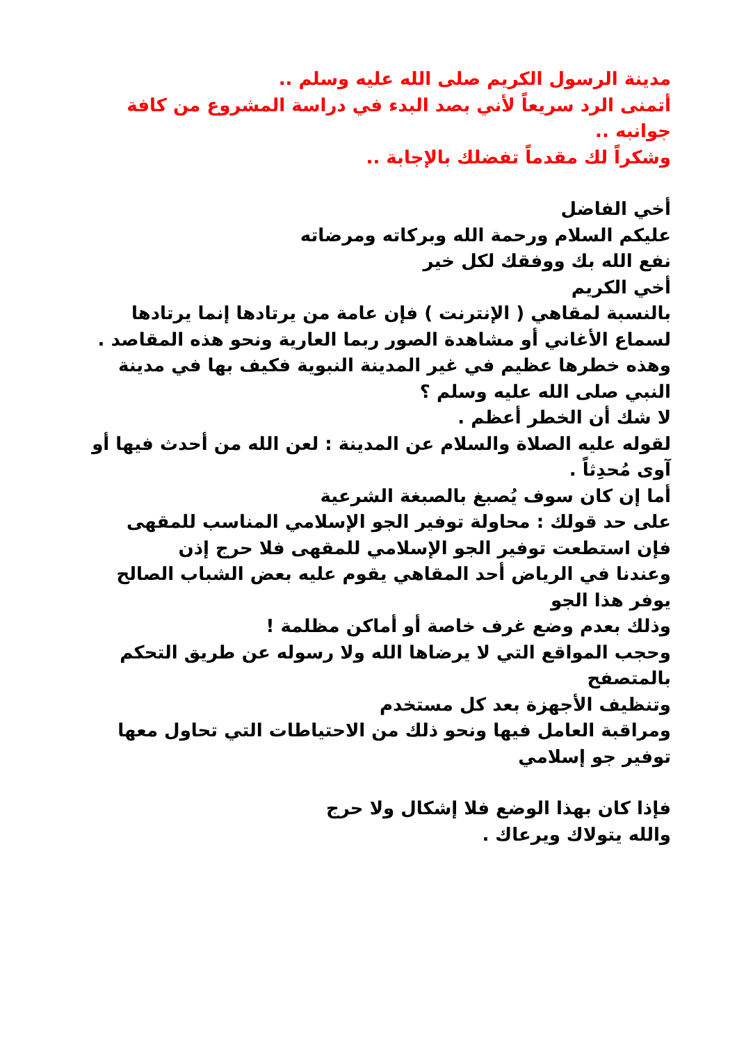مدينة الرسول الكريم صلى الله عليه وسلم ..
أتمنى الرد سريعاً لأني بصد البدء في دراسة المشروع من كافة جوانبه ..
وشكراً لك مقدماً تفضلك بالإجابة ..
أخي الفاضل
عليكم السلام ورحمة الله وبركاته ومرضاته
نفع الله بك ووفقك لكل خير
أخي الكريم
بالنسبة لمقاهي ( الإنترنت ) فإن عامة من يرتادها إنما يرتادها لسماع الأغاني أو مشاهدة الصور ربما العارية ونحو هذه المقاصد .
وهذه خطرها عظيم في غير المدينة النبوية فكيف بها في مدينة النبي صلى الله عليه وسلم ؟
لا شك أن الخطر أعظم .
لقوله عليه الصلاة والسلام عن المدينة : لعن الله من أحدث فيها أو آوى مُحدِثاً .
أما إن كان سوف يُصبغ بالصبغة الشرعية
على حد قولك : محاولة توفير الجو الإسلامي المناسب للمقهى
فإن استطعت توفير الجو الإسلامي للمقهى فلا حرج إذن
وعندنا في الرياض أحد المقاهي يقوم عليه بعض الشباب الصالح يوفر هذا الجو
وذلك بعدم وضع غرف خاصة أو أماكن مظلمة !
وحجب المواقع التي لا يرضاها الله ولا رسوله عن طريق التحكم بالمتصفح
وتنظيف الأجهزة بعد كل مستخدم
ومراقبة العامل فيها ونحو ذلك من الاحتياطات التي تحاول معها توفير جو إسلامي
فإذا كان بهذا الوضع فلا إشكال ولا حرج
والله يتولاك ويرعاك .